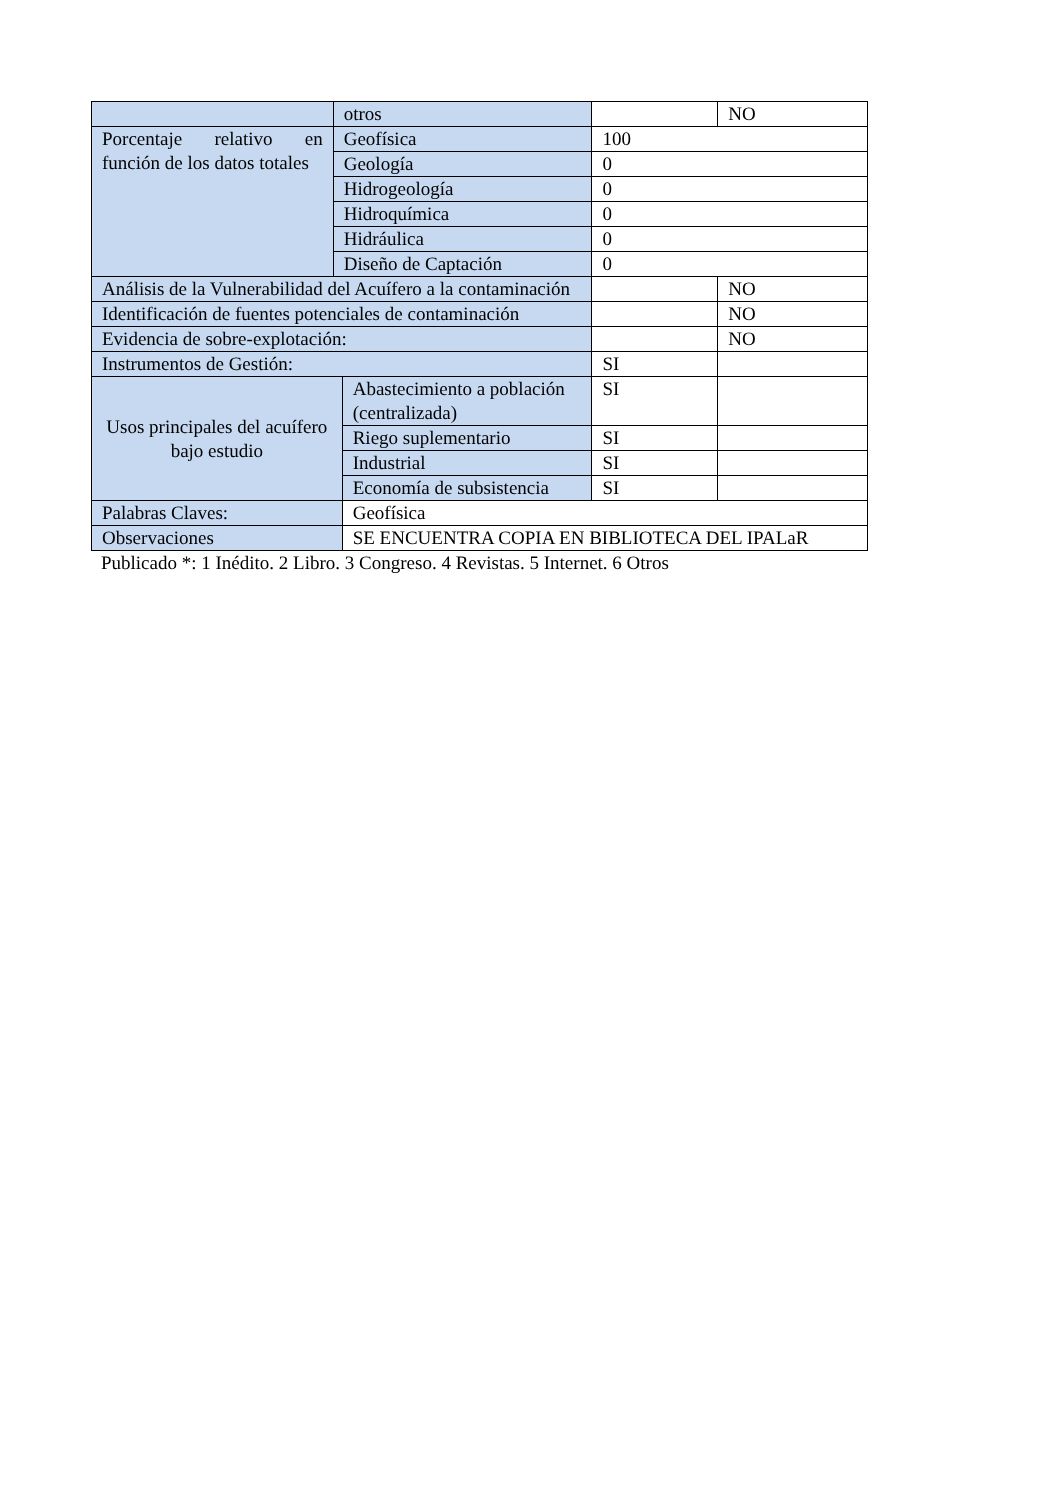| | otros | | | NO |
| Porcentaje relativo en función de los datos totales | Geofísica | | 100 | |
| | Geología | | 0 | |
| | Hidrogeología | | 0 | |
| | Hidroquímica | | 0 | |
| | Hidráulica | | 0 | |
| | Diseño de Captación | | 0 | |
| Análisis de la Vulnerabilidad del Acuífero a la contaminación | | | | NO |
| Identificación de fuentes potenciales de contaminación | | | | NO |
| Evidencia de sobre-explotación: | | | | NO |
| Instrumentos de Gestión: | | | SI | |
| Usos principales del acuífero bajo estudio | | Abastecimiento a población (centralizada) | SI | |
| | | Riego suplementario | SI | |
| | | Industrial | SI | |
| | | Economía de subsistencia | SI | |
| Palabras Claves: | | Geofísica | | |
| Observaciones | | SE ENCUENTRA COPIA EN BIBLIOTECA DEL IPALaR | | |
Publicado *: 1 Inédito. 2 Libro. 3 Congreso. 4 Revistas. 5 Internet. 6 Otros